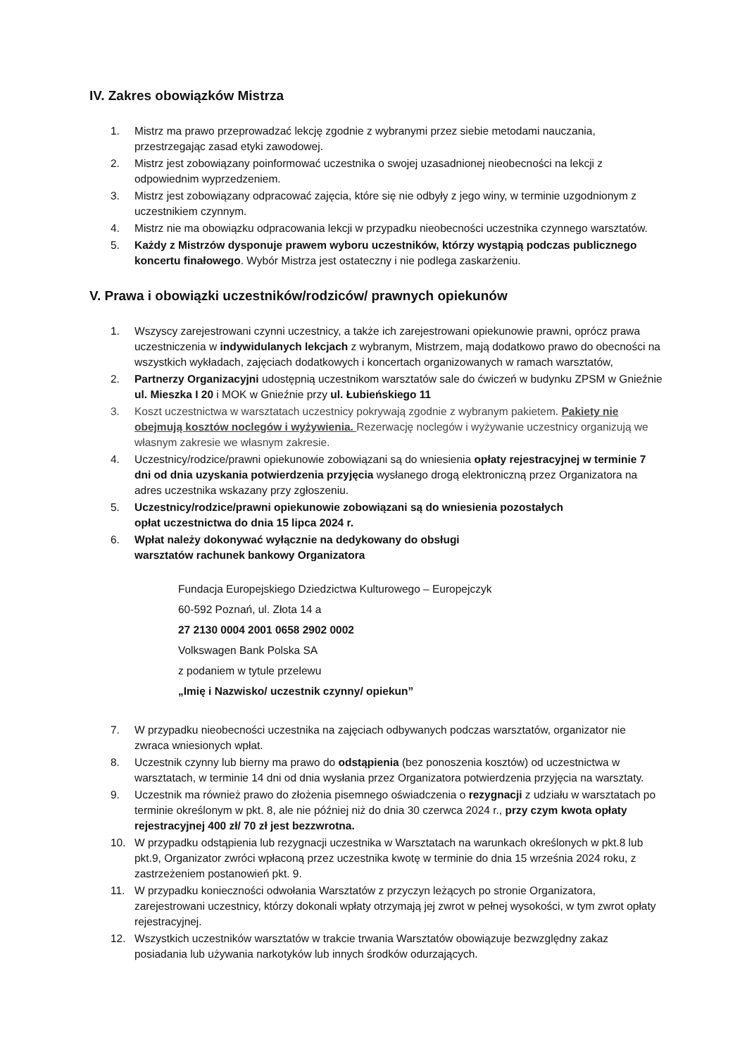IV. Zakres obowiązków Mistrza
1. Mistrz ma prawo przeprowadzać lekcję zgodnie z wybranymi przez siebie metodami nauczania, przestrzegając zasad etyki zawodowej.
2. Mistrz jest zobowiązany poinformować uczestnika o swojej uzasadnionej nieobecności na lekcji z odpowiednim wyprzedzeniem.
3. Mistrz jest zobowiązany odpracować zajęcia, które się nie odbyły z jego winy, w terminie uzgodnionym z uczestnikiem czynnym.
4. Mistrz nie ma obowiązku odpracowania lekcji w przypadku nieobecności uczestnika czynnego warsztatów.
5. Każdy z Mistrzów dysponuje prawem wyboru uczestników, którzy wystąpią podczas publicznego koncertu finałowego. Wybór Mistrza jest ostateczny i nie podlega zaskarżeniu.
V. Prawa i obowiązki uczestników/rodziców/ prawnych opiekunów
1. Wszyscy zarejestrowani czynni uczestnicy, a także ich zarejestrowani opiekunowie prawni, oprócz prawa uczestniczenia w indywidulanych lekcjach z wybranym, Mistrzem, mają dodatkowo prawo do obecności na wszystkich wykładach, zajęciach dodatkowych i koncertach organizowanych w ramach warsztatów,
2. Partnerzy Organizacyjni udostępnią uczestnikom warsztatów sale do ćwiczeń w budynku ZPSM w Gnieźnie ul. Mieszka I 20 i MOK w Gnieźnie przy ul. Łubieńskiego 11
3. Koszt uczestnictwa w warsztatach uczestnicy pokrywają zgodnie z wybranym pakietem. Pakiety nie obejmują kosztów noclegów i wyżywienia. Rezerwację noclegów i wyżywanie uczestnicy organizują we własnym zakresie we własnym zakresie.
4. Uczestnicy/rodzice/prawni opiekunowie zobowiązani są do wniesienia opłaty rejestracyjnej w terminie 7 dni od dnia uzyskania potwierdzenia przyjęcia wysłanego drogą elektroniczną przez Organizatora na adres uczestnika wskazany przy zgłoszeniu.
5. Uczestnicy/rodzice/prawni opiekunowie zobowiązani są do wniesienia pozostałych
opłat uczestnictwa do dnia 15 lipca 2024 r.
6. Wpłat należy dokonywać wyłącznie na dedykowany do obsługi
warsztatów rachunek bankowy Organizatora
Fundacja Europejskiego Dziedzictwa Kulturowego – Europejczyk
60-592 Poznań, ul. Złota 14 a
27 2130 0004 2001 0658 2902 0002
Volkswagen Bank Polska SA
z podaniem w tytule przelewu
„Imię i Nazwisko/ uczestnik czynny/ opiekun”
7. W przypadku nieobecności uczestnika na zajęciach odbywanych podczas warsztatów, organizator nie zwraca wniesionych wpłat.
8. Uczestnik czynny lub bierny ma prawo do odstąpienia (bez ponoszenia kosztów) od uczestnictwa w warsztatach, w terminie 14 dni od dnia wysłania przez Organizatora potwierdzenia przyjęcia na warsztaty.
9. Uczestnik ma również prawo do złożenia pisemnego oświadczenia o rezygnacji z udziału w warsztatach po terminie określonym w pkt. 8, ale nie później niż do dnia 30 czerwca 2024 r., przy czym kwota opłaty rejestracyjnej 400 zł/ 70 zł jest bezzwrotna.
10. W przypadku odstąpienia lub rezygnacji uczestnika w Warsztatach na warunkach określonych w pkt.8 lub pkt.9, Organizator zwróci wpłaconą przez uczestnika kwotę w terminie do dnia 15 września 2024 roku, z zastrzeżeniem postanowień pkt. 9.
11. W przypadku konieczności odwołania Warsztatów z przyczyn leżących po stronie Organizatora, zarejestrowani uczestnicy, którzy dokonali wpłaty otrzymają jej zwrot w pełnej wysokości, w tym zwrot opłaty rejestracyjnej.
12. Wszystkich uczestników warsztatów w trakcie trwania Warsztatów obowiązuje bezwzględny zakaz posiadania lub używania narkotyków lub innych środków odurzających.